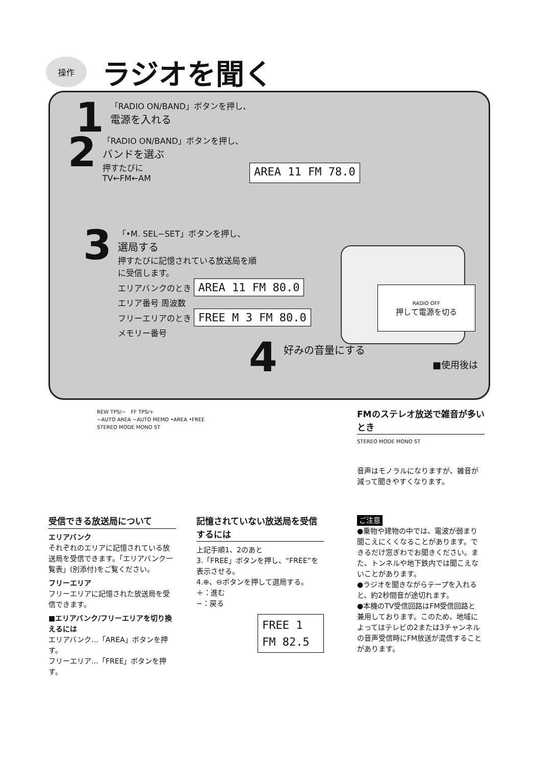操作
ラジオを聞く
1
「RADIO ON/BAND」ボタンを押し、
電源を入れる
2
「RADIO ON/BAND」ボタンを押し、
バンドを選ぶ
押すたびに
TV←FM←AM
AREA 11 FM 78.0
3
「•M. SEL−SET」ボタンを押し、
選局する
押すたびに記憶されている放送局を順
に受信します。
エリアバンクのとき AREA 11 FM 80.0
エリア番号 周波数
フリーエリアのとき FREE M 3 FM 80.0
メモリー番号
4
好みの音量にする
■使用後は
RADIO OFF
押して電源を切る
REW TPS/−　FF TPS/+
−AUTO AREA −AUTO MEMO •AREA •FREE
STEREO MODE MONO ST
FMのステレオ放送で雑音が多いとき
STEREO MODE MONO ST
音声はモノラルになりますが、雑音が減って聞きやすくなります。
受信できる放送局について
エリアバンク
それぞれのエリアに記憶されている放送局を受信できます。「エリアバンク一覧表」(別添付)をご覧ください。
フリーエリア
フリーエリアに記憶された放送局を受信できます。
■エリアバンク/フリーエリアを切り換えるには
エリアバンク…「AREA」ボタンを押す。
フリーエリア…「FREE」ボタンを押す。
記憶されていない放送局を受信するには
上記手順1、2のあと
3.「FREE」ボタンを押し、“FREE”を表示させる。
4.⊕、⊖ボタンを押して選局する。
＋：進む
−：戻る
FREE 1 FM 82.5
ご注意
●乗物や建物の中では、電波が弱まり聞こえにくくなることがあります。できるだけ窓ぎわでお聞きください。また、トンネルや地下鉄内では聞こえないことがあります。
●ラジオを聞きながらテープを入れると、約2秒間音が途切れます。
●本機のTV受信回路はFM受信回路と兼用しております。このため、地域によってはテレビの2または3チャンネルの音声受信時にFM放送が混信することがあります。